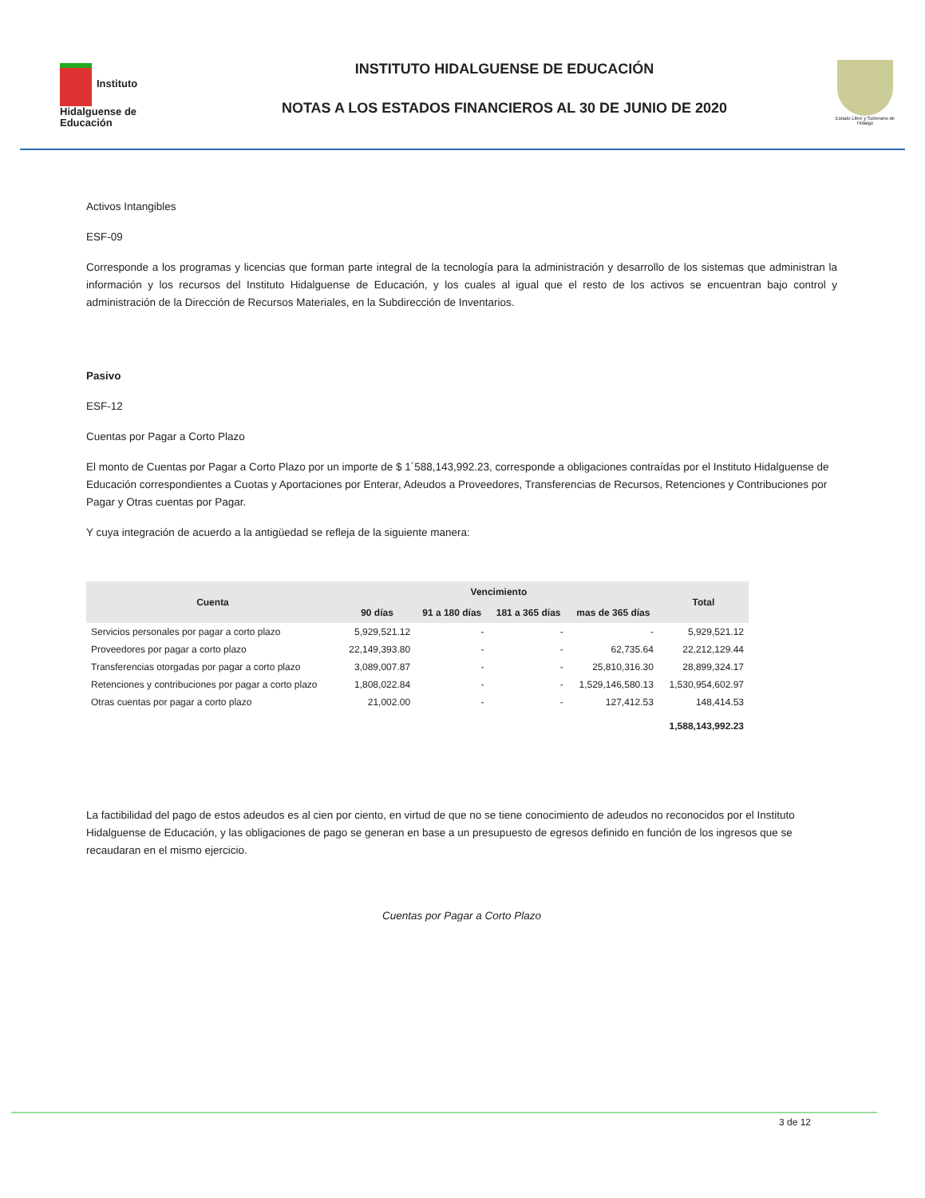Instituto Hidalguense de Educación
INSTITUTO HIDALGUENSE DE EDUCACIÓN
NOTAS A LOS ESTADOS FINANCIEROS AL 30 DE JUNIO DE 2020
Estado Libre y Soberano de Hidalgo
Activos Intangibles
ESF-09
Corresponde a los programas y licencias que forman parte integral de la tecnología para la administración y desarrollo de los sistemas que administran la información y los recursos del Instituto Hidalguense de Educación, y los cuales al igual que el resto de los activos se encuentran bajo control y administración de la Dirección de Recursos Materiales, en la Subdirección de Inventarios.
Pasivo
ESF-12
Cuentas por Pagar a Corto Plazo
El monto de Cuentas por Pagar a Corto Plazo por un importe de $ 1´588,143,992.23, corresponde a obligaciones contraídas por el Instituto Hidalguense de Educación correspondientes a Cuotas y Aportaciones por Enterar, Adeudos a Proveedores, Transferencias de Recursos, Retenciones y Contribuciones por Pagar y Otras cuentas por Pagar.
Y cuya integración de acuerdo a la antigüedad se refleja de la siguiente manera:
| Cuenta | Vencimiento | | | | Total |
| --- | --- | --- | --- | --- | --- |
| | 90 días | 91 a 180 días | 181 a 365 días | mas de 365 días | |
| Servicios personales por pagar a corto plazo | 5,929,521.12 | - | - | - | 5,929,521.12 |
| Proveedores por pagar a corto plazo | 22,149,393.80 | - | - | 62,735.64 | 22,212,129.44 |
| Transferencias otorgadas por pagar a corto plazo | 3,089,007.87 | - | - | 25,810,316.30 | 28,899,324.17 |
| Retenciones y contribuciones por pagar a corto plazo | 1,808,022.84 | - | - | 1,529,146,580.13 | 1,530,954,602.97 |
| Otras cuentas por pagar a corto plazo | 21,002.00 | - | - | 127,412.53 | 148,414.53 |
| | | | | | 1,588,143,992.23 |
La factibilidad del pago de estos adeudos es al cien por ciento, en virtud de que no se tiene conocimiento de adeudos no reconocidos por el Instituto Hidalguense de Educación, y las obligaciones de pago se generan en base a un presupuesto de egresos definido en función de los ingresos que se recaudaran en el mismo ejercicio.
Cuentas por Pagar a Corto Plazo
3 de 12